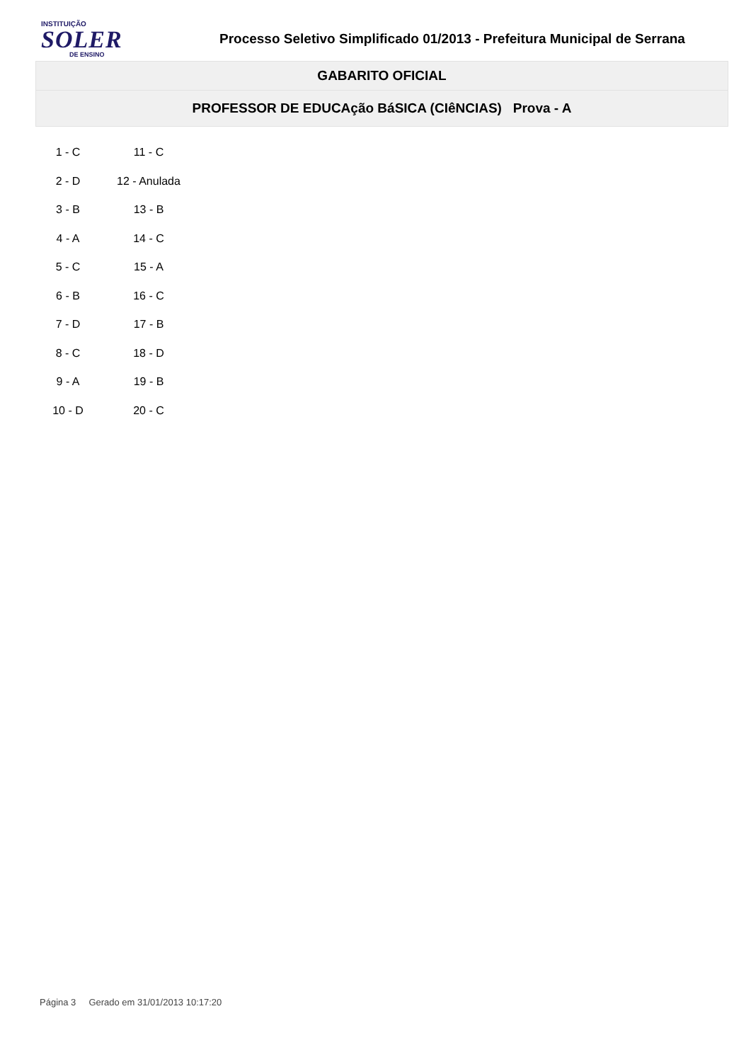INSTITUIÇÃO
SOLER
DE ENSINO
Processo Seletivo Simplificado 01/2013 - Prefeitura Municipal de Serrana
GABARITO OFICIAL
PROFESSOR DE EDUCAção BáSICA (CIêNCIAS) Prova - A
| 1 - C | 11 - C |
| 2 - D | 12 - Anulada |
| 3 - B | 13 - B |
| 4 - A | 14 - C |
| 5 - C | 15 - A |
| 6 - B | 16 - C |
| 7 - D | 17 - B |
| 8 - C | 18 - D |
| 9 - A | 19 - B |
| 10 - D | 20 - C |
Página 3 Gerado em 31/01/2013 10:17:20